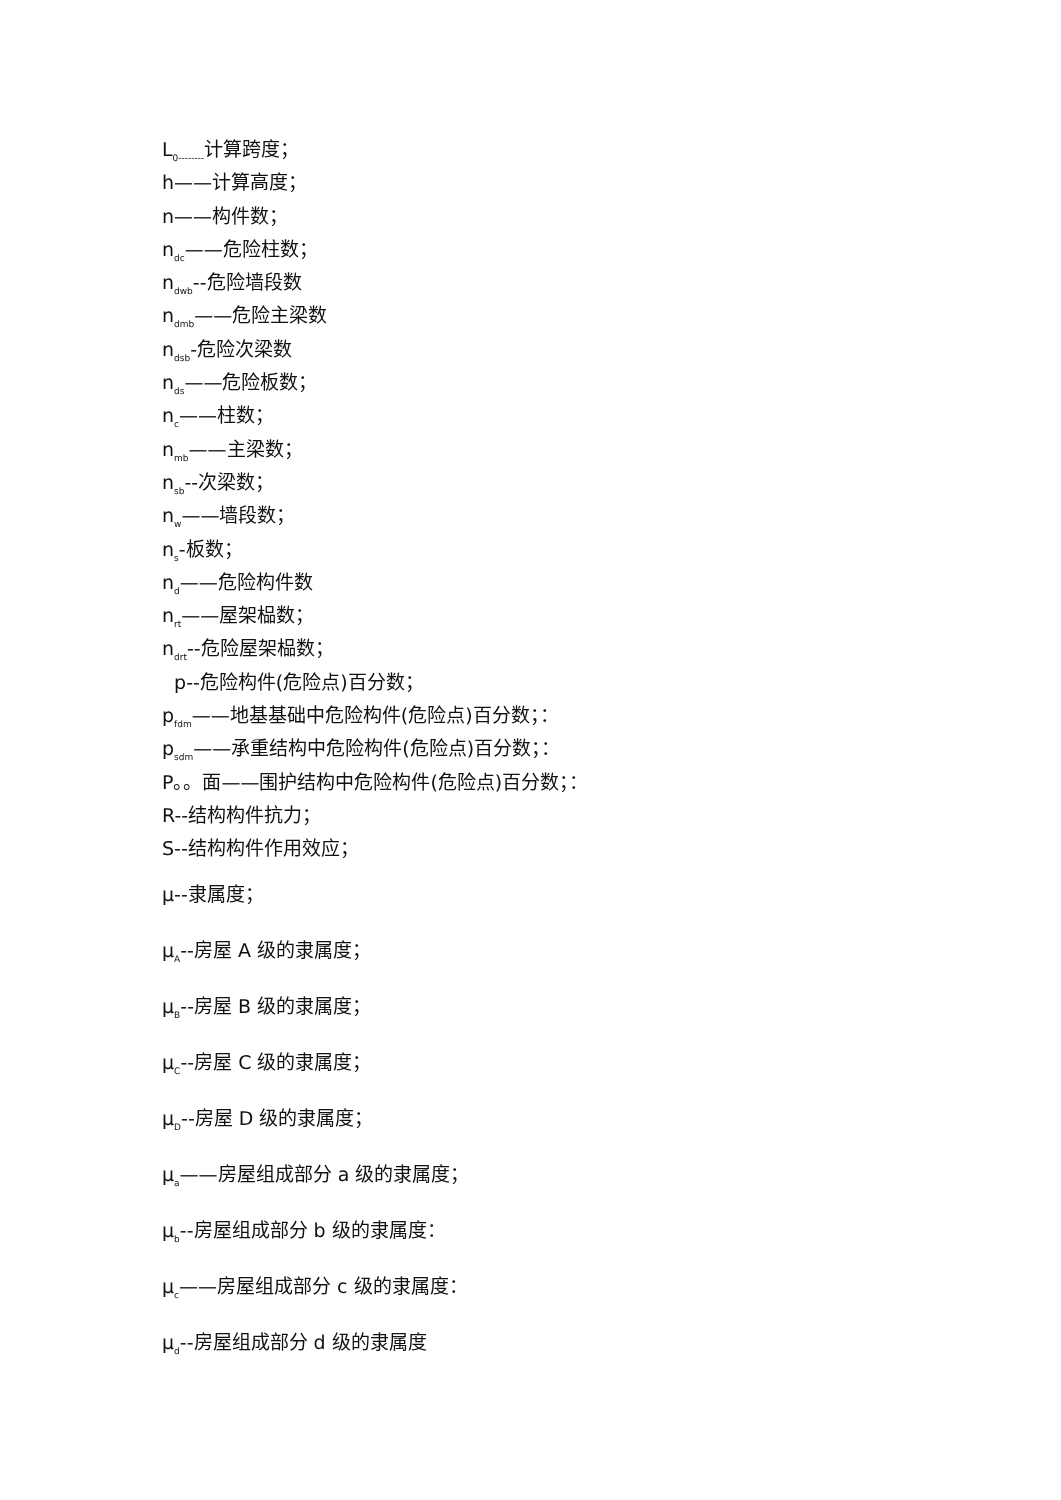L<sub>0--------</sub>计算跨度；
h——计算高度；
n——构件数；
n<sub>dc</sub>——危险柱数；
n<sub>dwb</sub>--危险墙段数
n<sub>dmb</sub>——危险主梁数
n<sub>dsb</sub>-危险次梁数
n<sub>ds</sub>——危险板数；
n<sub>c</sub>——柱数；
n<sub>mb</sub>——主梁数；
n<sub>sb</sub>--次梁数；
n<sub>w</sub>——墙段数；
n<sub>s</sub>-板数；
n<sub>d</sub>——危险构件数
n<sub>rt</sub>——屋架榀数；
n<sub>drt</sub>--危险屋架榀数；
p--危险构件(危险点)百分数；
p<sub>fdm</sub>——地基基础中危险构件(危险点)百分数；：
p<sub>sdm</sub>——承重结构中危险构件(危险点)百分数；：
P。。面——围护结构中危险构件(危险点)百分数；：
R--结构构件抗力；
S--结构构件作用效应；
μ--隶属度；
μ<sub>A</sub>--房屋 A 级的隶属度；
μ<sub>B</sub>--房屋 B 级的隶属度；
μ<sub>C</sub>--房屋 C 级的隶属度；
μ<sub>D</sub>--房屋 D 级的隶属度；
μ<sub>a</sub>——房屋组成部分 a 级的隶属度；
μ<sub>b</sub>--房屋组成部分 b 级的隶属度：
μ<sub>c</sub>——房屋组成部分 c 级的隶属度：
μ<sub>d</sub>--房屋组成部分 d 级的隶属度